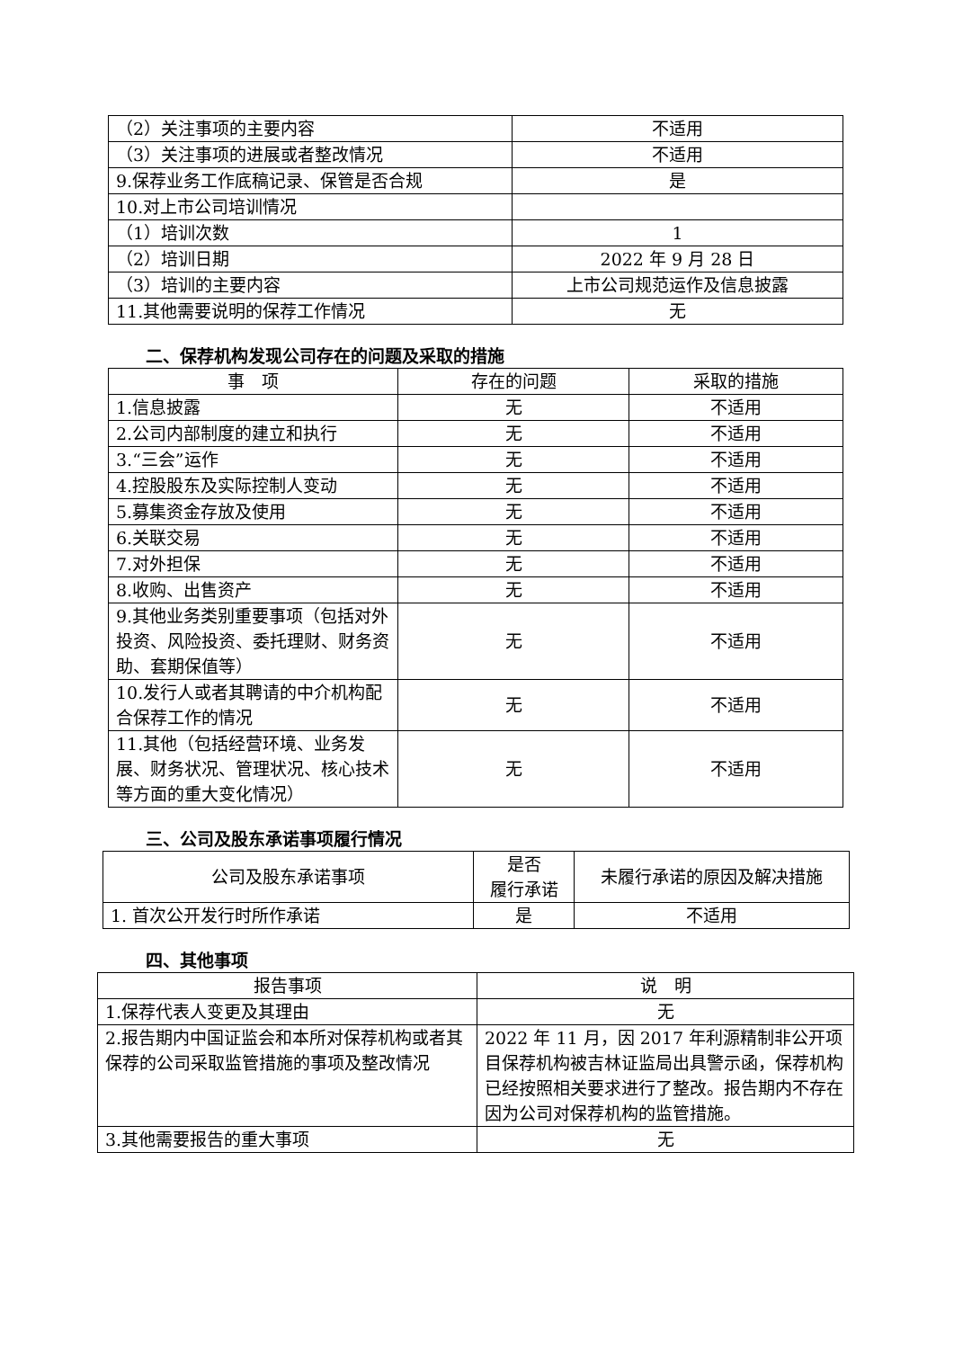| （2）关注事项的主要内容 | 不适用 |
| （3）关注事项的进展或者整改情况 | 不适用 |
| 9.保荐业务工作底稿记录、保管是否合规 | 是 |
| 10.对上市公司培训情况 | |
| （1）培训次数 | 1 |
| （2）培训日期 | 2022 年 9 月 28 日 |
| （3）培训的主要内容 | 上市公司规范运作及信息披露 |
| 11.其他需要说明的保荐工作情况 | 无 |
二、保荐机构发现公司存在的问题及采取的措施
| 事 项 | 存在的问题 | 采取的措施 |
| --- | --- | --- |
| 1.信息披露 | 无 | 不适用 |
| 2.公司内部制度的建立和执行 | 无 | 不适用 |
| 3.“三会”运作 | 无 | 不适用 |
| 4.控股股东及实际控制人变动 | 无 | 不适用 |
| 5.募集资金存放及使用 | 无 | 不适用 |
| 6.关联交易 | 无 | 不适用 |
| 7.对外担保 | 无 | 不适用 |
| 8.收购、出售资产 | 无 | 不适用 |
| 9.其他业务类别重要事项（包括对外投资、风险投资、委托理财、财务资助、套期保值等） | 无 | 不适用 |
| 10.发行人或者其聘请的中介机构配合保荐工作的情况 | 无 | 不适用 |
| 11.其他（包括经营环境、业务发展、财务状况、管理状况、核心技术等方面的重大变化情况） | 无 | 不适用 |
三、公司及股东承诺事项履行情况
| 公司及股东承诺事项 | 是否 履行承诺 | 未履行承诺的原因及解决措施 |
| --- | --- | --- |
| 1. 首次公开发行时所作承诺 | 是 | 不适用 |
四、其他事项
| 报告事项 | 说 明 |
| --- | --- |
| 1.保荐代表人变更及其理由 | 无 |
| 2.报告期内中国证监会和本所对保荐机构或者其保荐的公司采取监管措施的事项及整改情况 | 2022 年 11 月，因 2017 年利源精制非公开项目保荐机构被吉林证监局出具警示函，保荐机构已经按照相关要求进行了整改。报告期内不存在因为公司对保荐机构的监管措施。 |
| 3.其他需要报告的重大事项 | 无 |